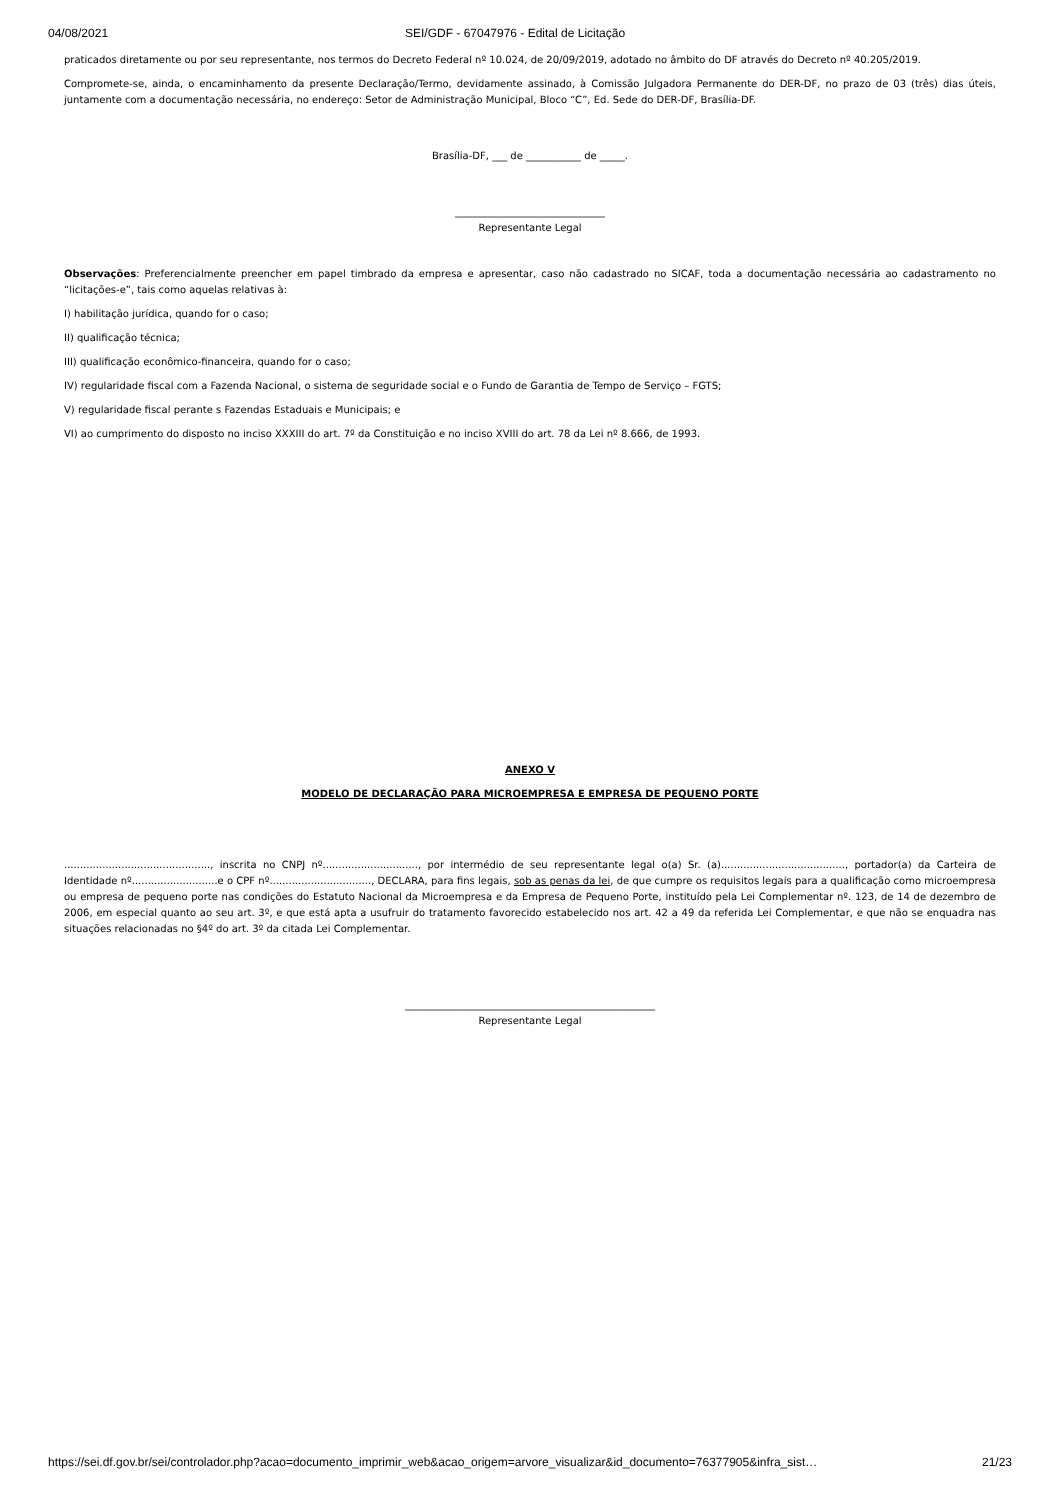04/08/2021 SEI/GDF - 67047976 - Edital de Licitação
praticados diretamente ou por seu representante, nos termos do Decreto Federal nº 10.024, de 20/09/2019, adotado no âmbito do DF através do Decreto nº 40.205/2019.
Compromete-se, ainda, o encaminhamento da presente Declaração/Termo, devidamente assinado, à Comissão Julgadora Permanente do DER-DF, no prazo de 03 (três) dias úteis, juntamente com a documentação necessária, no endereço: Setor de Administração Municipal, Bloco “C”, Ed. Sede do DER-DF, Brasília-DF.
Brasília-DF, ___ de ___________ de _____.
______________________________
Representante Legal
Observações: Preferencialmente preencher em papel timbrado da empresa e apresentar, caso não cadastrado no SICAF, toda a documentação necessária ao cadastramento no “licitações-e”, tais como aquelas relativas à:
I) habilitação jurídica, quando for o caso;
II) qualificação técnica;
III) qualificação econômico-financeira, quando for o caso;
IV) regularidade fiscal com a Fazenda Nacional, o sistema de seguridade social e o Fundo de Garantia de Tempo de Serviço – FGTS;
V) regularidade fiscal perante s Fazendas Estaduais e Municipais; e
VI) ao cumprimento do disposto no inciso XXXIII do art. 7º da Constituição e no inciso XVIII do art. 78 da Lei nº 8.666, de 1993.
ANEXO V
MODELO DE DECLARAÇÃO PARA MICROEMPRESA E EMPRESA DE PEQUENO PORTE
.............................................., inscrita no CNPJ nº.............................., por intermédio de seu representante legal o(a) Sr. (a)......................................., portador(a) da Carteira de Identidade nº...........................e o CPF nº................................, DECLARA, para fins legais, sob as penas da lei, de que cumpre os requisitos legais para a qualificação como microempresa ou empresa de pequeno porte nas condições do Estatuto Nacional da Microempresa e da Empresa de Pequeno Porte, instituído pela Lei Complementar nº. 123, de 14 de dezembro de 2006, em especial quanto ao seu art. 3º, e que está apta a usufruir do tratamento favorecido estabelecido nos art. 42 a 49 da referida Lei Complementar, e que não se enquadra nas situações relacionadas no §4º do art. 3º da citada Lei Complementar.
__________________________________________________
Representante Legal
https://sei.df.gov.br/sei/controlador.php?acao=documento_imprimir_web&acao_origem=arvore_visualizar&id_documento=76377905&infra_sist… 21/23